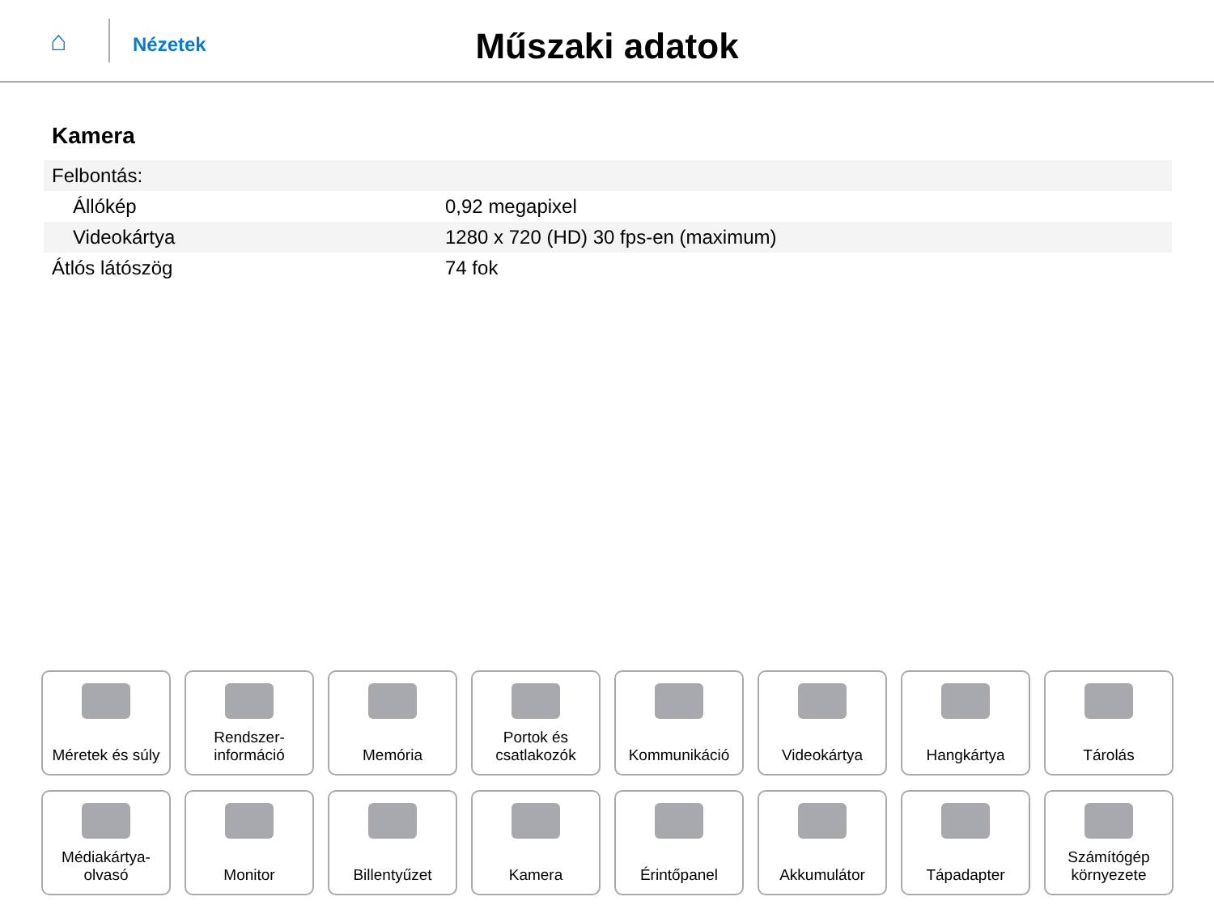⌂
Nézetek
Műszaki adatok
Kamera
| Felbontás: | |
| Állókép | 0,92 megapixel |
| Videokártya | 1280 x 720 (HD) 30 fps-en (maximum) |
| Átlós látószög | 74 fok |
Méretek és súly
Rendszer-
információ
Memória
Portok és
csatlakozók
Kommunikáció
Videokártya
Hangkártya
Tárolás
Médiakártya-
olvasó
Monitor
Billentyűzet
Kamera
Érintőpanel
Akkumulátor
Tápadapter
Számítógép
környezete